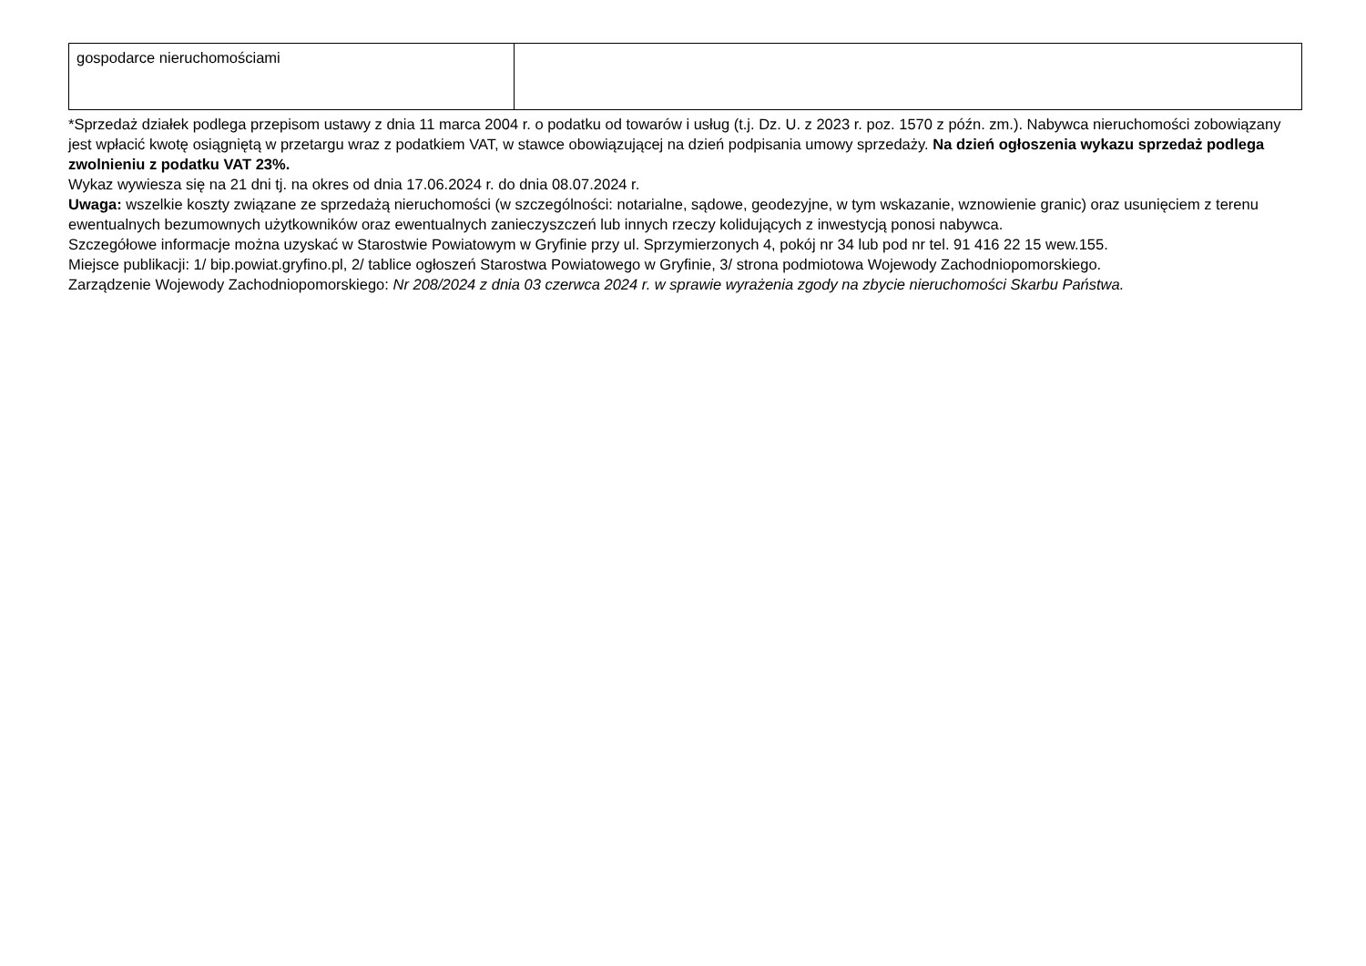| gospodarce nieruchomościami | |
*Sprzedaż działek podlega przepisom ustawy z dnia 11 marca 2004 r. o podatku od towarów i usług (t.j. Dz. U. z 2023 r. poz. 1570 z późn. zm.). Nabywca nieruchomości zobowiązany jest wpłacić kwotę osiągniętą w przetargu wraz z podatkiem VAT, w stawce obowiązującej na dzień podpisania umowy sprzedaży. Na dzień ogłoszenia wykazu sprzedaż podlega zwolnieniu z podatku VAT 23%.
Wykaz wywiesza się na 21 dni tj. na okres od dnia 17.06.2024 r. do dnia 08.07.2024 r.
Uwaga: wszelkie koszty związane ze sprzedażą nieruchomości (w szczególności: notarialne, sądowe, geodezyjne, w tym wskazanie, wznowienie granic) oraz usunięciem z terenu ewentualnych bezumownych użytkowników oraz ewentualnych zanieczyszczeń lub innych rzeczy kolidujących z inwestycją ponosi nabywca.
Szczegółowe informacje można uzyskać w Starostwie Powiatowym w Gryfinie przy ul. Sprzymierzonych 4, pokój nr 34 lub pod nr tel. 91 416 22 15 wew.155.
Miejsce publikacji: 1/ bip.powiat.gryfino.pl, 2/ tablice ogłoszeń Starostwa Powiatowego w Gryfinie, 3/ strona podmiotowa Wojewody Zachodniopomorskiego.
Zarządzenie Wojewody Zachodniopomorskiego: Nr 208/2024 z dnia 03 czerwca 2024 r. w sprawie wyrażenia zgody na zbycie nieruchomości Skarbu Państwa.